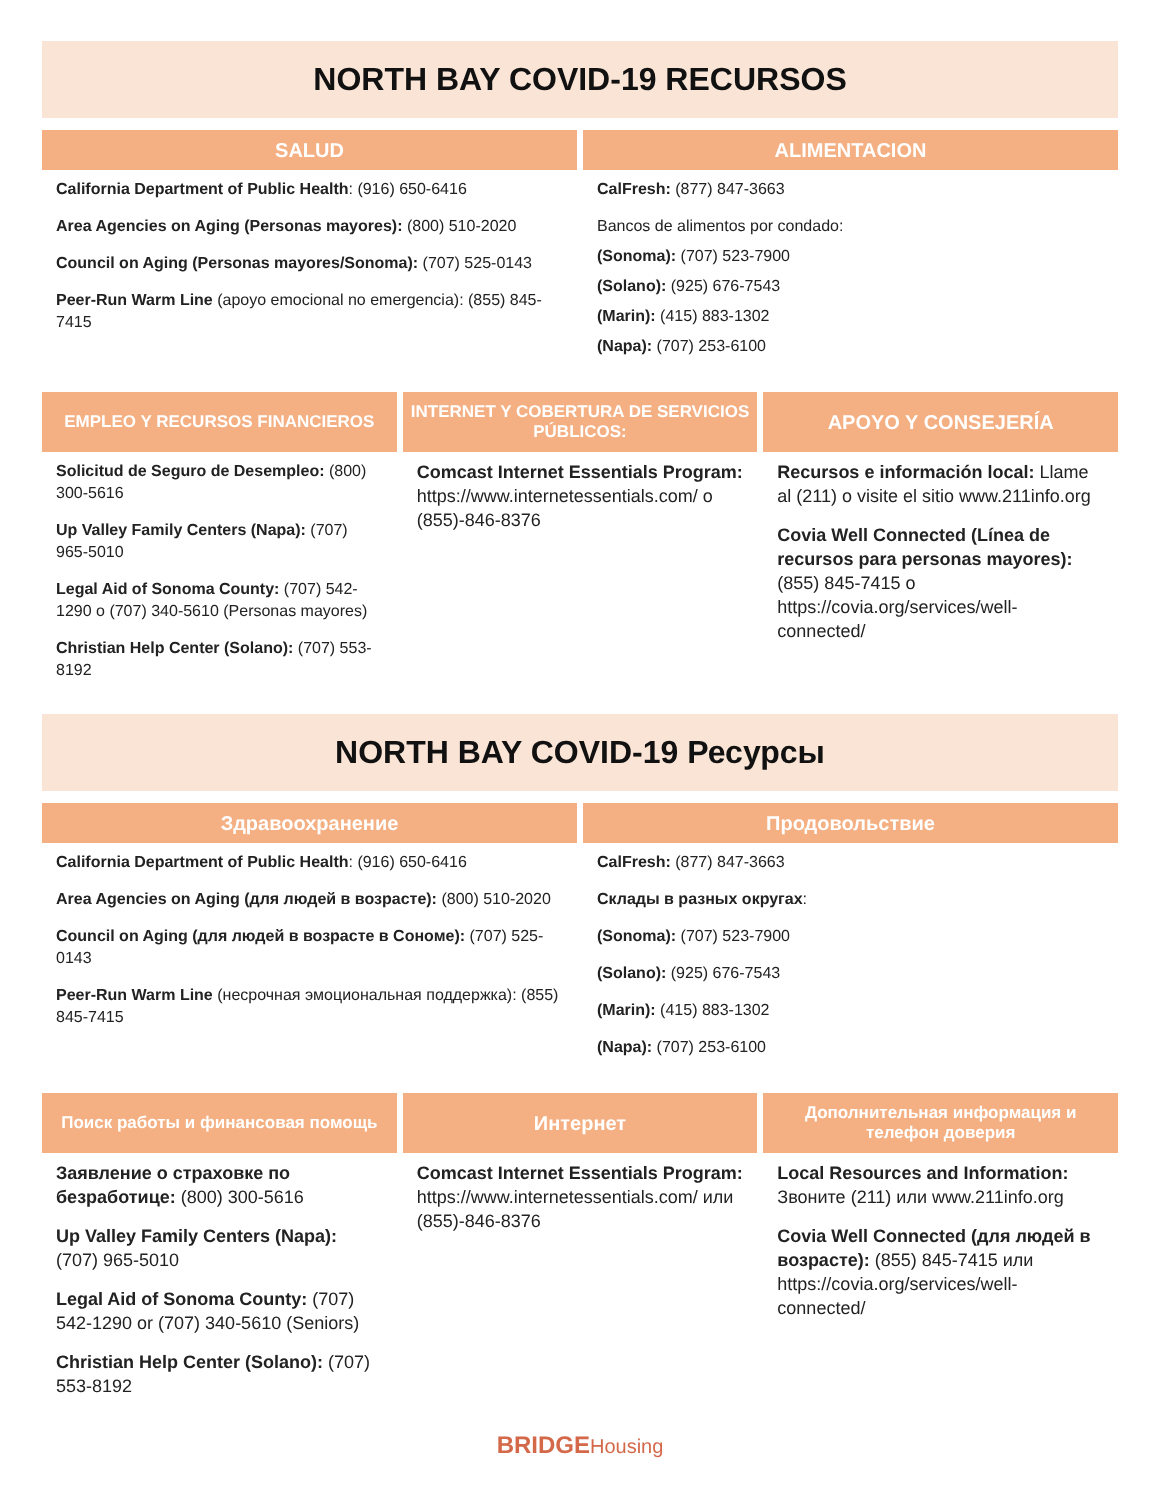NORTH BAY COVID-19 RECURSOS
SALUD
California Department of Public Health: (916) 650-6416
Area Agencies on Aging (Personas mayores): (800) 510-2020
Council on Aging (Personas mayores/Sonoma): (707) 525-0143
Peer-Run Warm Line (apoyo emocional no emergencia): (855) 845-7415
ALIMENTACION
CalFresh: (877) 847-3663
Bancos de alimentos por condado:
(Sonoma): (707) 523-7900
(Solano): (925) 676-7543
(Marin): (415) 883-1302
(Napa): (707) 253-6100
EMPLEO Y RECURSOS FINANCIEROS
Solicitud de Seguro de Desempleo: (800) 300-5616
Up Valley Family Centers (Napa): (707) 965-5010
Legal Aid of Sonoma County: (707) 542-1290 o (707) 340-5610 (Personas mayores)
Christian Help Center (Solano): (707) 553-8192
INTERNET Y COBERTURA DE SERVICIOS PÚBLICOS:
Comcast Internet Essentials Program: https://www.internetessentials.com/ o (855)-846-8376
APOYO Y CONSEJERÍA
Recursos e información local: Llame al (211) o visite el sitio www.211info.org
Covia Well Connected (Línea de recursos para personas mayores): (855) 845-7415 o https://covia.org/services/well-connected/
NORTH BAY COVID-19 Ресурсы
Здравоохранение
California Department of Public Health: (916) 650-6416
Area Agencies on Aging (для людей в возрасте): (800) 510-2020
Council on Aging (для людей в возрасте в Сономе): (707) 525-0143
Peer-Run Warm Line (несрочная эмоциональная поддержка): (855) 845-7415
Продовольствие
CalFresh: (877) 847-3663
Склады в разных округах:
(Sonoma): (707) 523-7900
(Solano): (925) 676-7543
(Marin): (415) 883-1302
(Napa): (707) 253-6100
Поиск работы и финансовая помощь
Заявление о страховке по безработице: (800) 300-5616
Up Valley Family Centers (Napa): (707) 965-5010
Legal Aid of Sonoma County: (707) 542-1290 or (707) 340-5610 (Seniors)
Christian Help Center (Solano): (707) 553-8192
Интернет
Comcast Internet Essentials Program: https://www.internetessentials.com/ или (855)-846-8376
Дополнительная информация и телефон доверия
Local Resources and Information: Звоните (211) или www.211info.org
Covia Well Connected (для людей в возрасте): (855) 845-7415 или https://covia.org/services/well-connected/
BRIDGEHousing